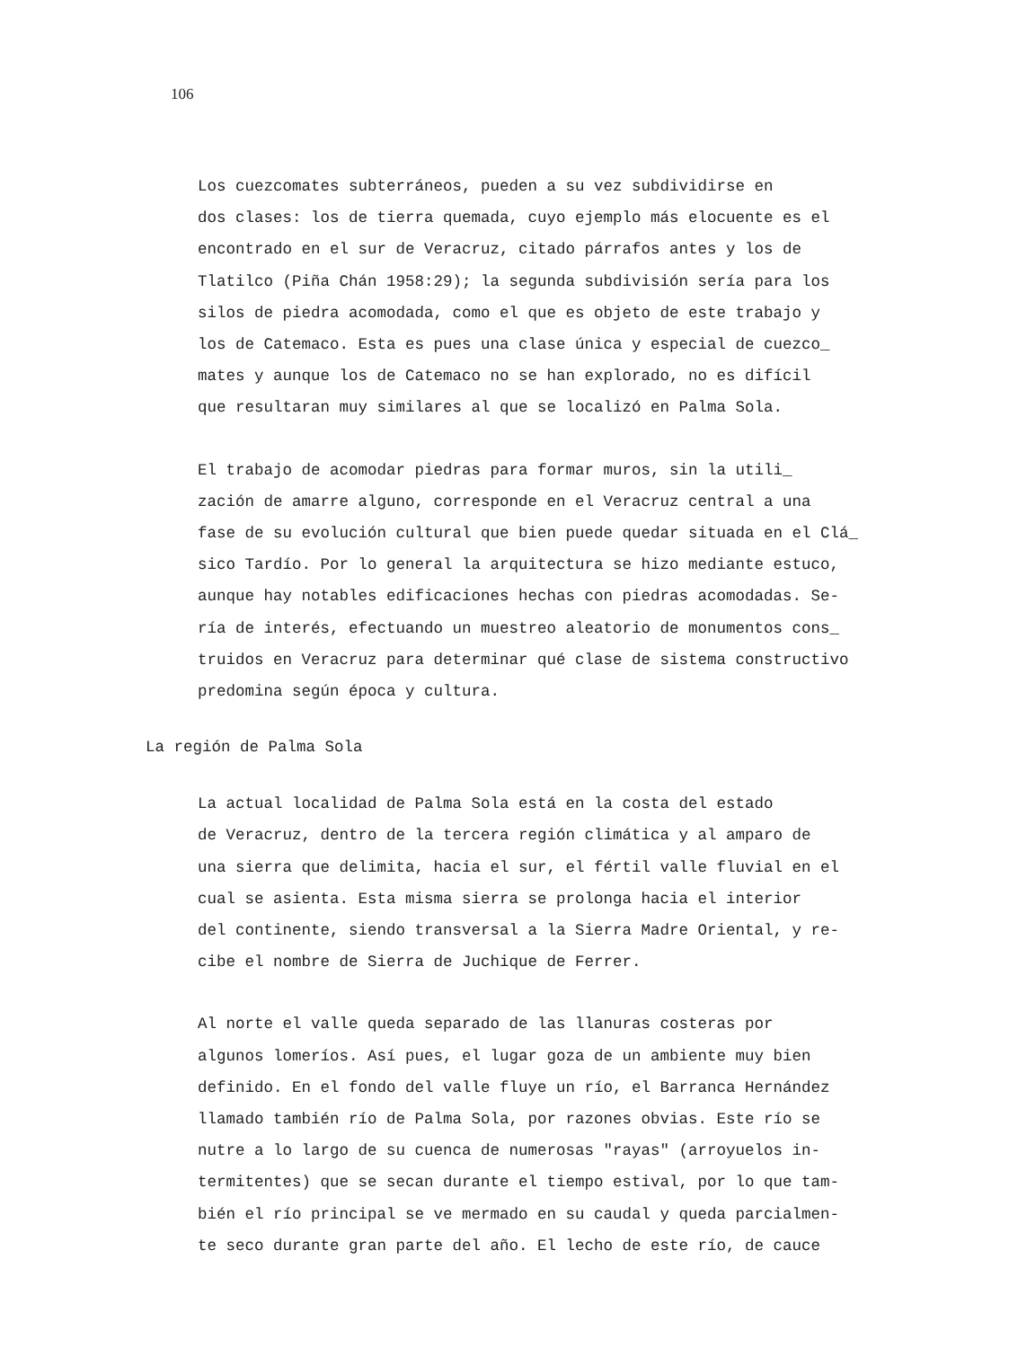106
Los cuezcomates subterráneos, pueden a su vez subdividirse en
dos clases: los de tierra quemada, cuyo ejemplo más elocuente es el
encontrado en el sur de Veracruz, citado párrafos antes y los de
Tlatilco (Piña Chán 1958:29); la segunda subdivisión sería para los
silos de piedra acomodada, como el que es objeto de este trabajo y
los de Catemaco. Esta es pues una clase única y especial de cuezco_
mates y aunque los de Catemaco no se han explorado, no es difícil
que resultaran muy similares al que se localizó en Palma Sola.
El trabajo de acomodar piedras para formar muros, sin la utili_
zación de amarre alguno, corresponde en el Veracruz central a una
fase de su evolución cultural que bien puede quedar situada en el Clá_
sico Tardío. Por lo general la arquitectura se hizo mediante estuco,
aunque hay notables edificaciones hechas con piedras acomodadas. Se-
ría de interés, efectuando un muestreo aleatorio de monumentos cons_
truidos en Veracruz para determinar qué clase de sistema constructivo
predomina según época y cultura.
La región de Palma Sola
La actual localidad de Palma Sola está en la costa del estado
de Veracruz, dentro de la tercera región climática y al amparo de
una sierra que delimita, hacia el sur, el fértil valle fluvial en el
cual se asienta. Esta misma sierra se prolonga hacia el interior
del continente, siendo transversal a la Sierra Madre Oriental, y re-
cibe el nombre de Sierra de Juchique de Ferrer.
Al norte el valle queda separado de las llanuras costeras por
algunos lomeríos. Así pues, el lugar goza de un ambiente muy bien
definido. En el fondo del valle fluye un río, el Barranca Hernández
llamado también río de Palma Sola, por razones obvias. Este río se
nutre a lo largo de su cuenca de numerosas "rayas" (arroyuelos in-
termitentes) que se secan durante el tiempo estival, por lo que tam-
bién el río principal se ve mermado en su caudal y queda parcialmen-
te seco durante gran parte del año. El lecho de este río, de cauce